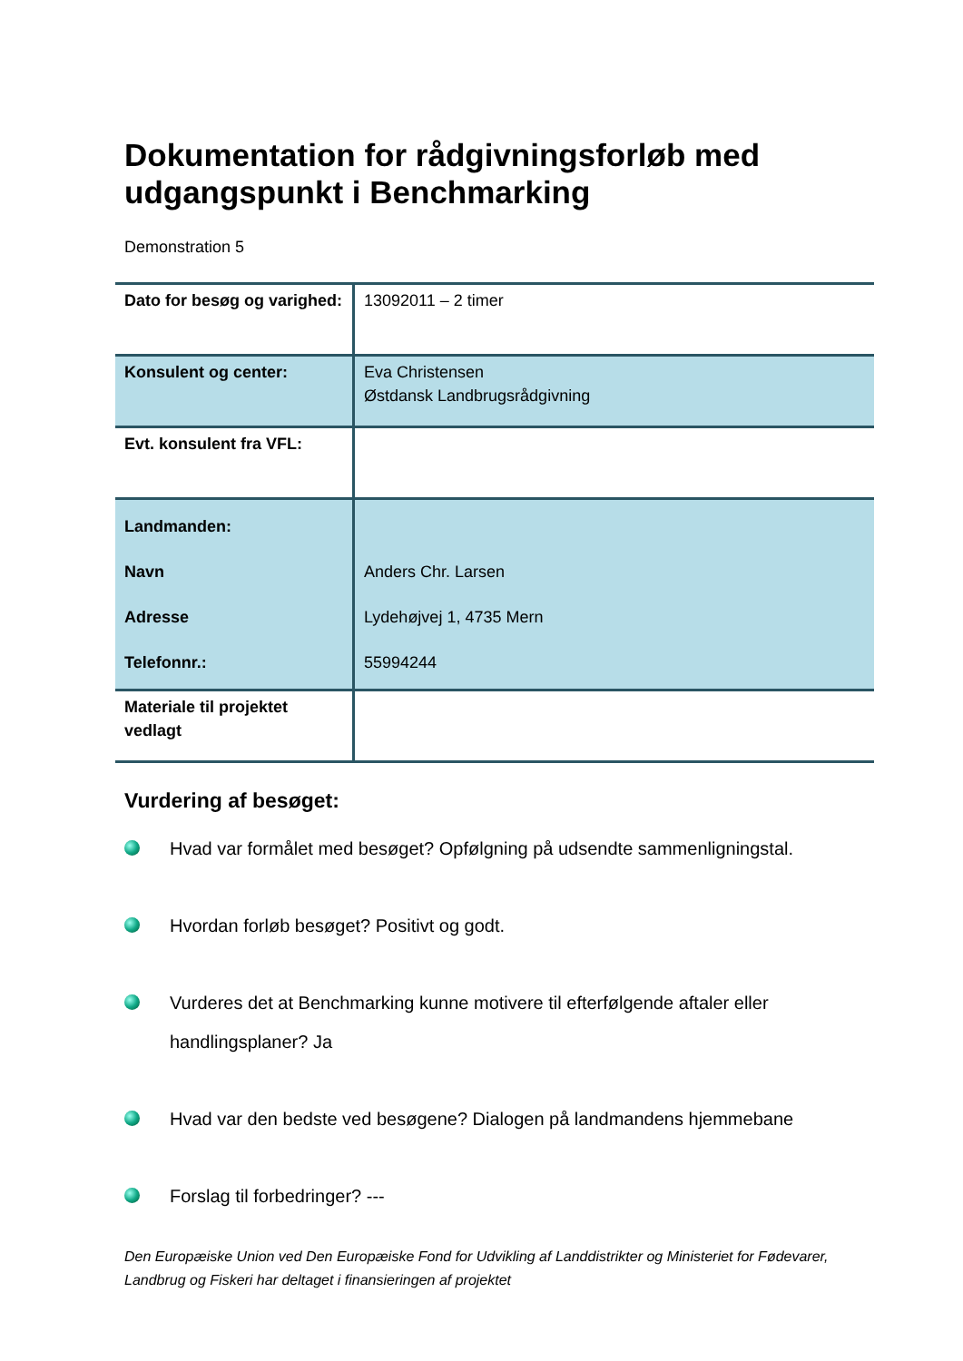Dokumentation for rådgivningsforløb med udgangspunkt i Benchmarking
Demonstration 5
| Dato for besøg og varighed: | 13092011 – 2 timer |
| Konsulent og center: | Eva Christensen Østdansk Landbrugsrådgivning |
| Evt. konsulent fra VFL: | |
| Landmanden: Navn Adresse Telefonnr.: | Anders Chr. Larsen Lydehøjvej 1, 4735 Mern 55994244 |
| Materiale til projektet vedlagt | |
Vurdering af besøget:
Hvad var formålet med besøget? Opfølgning på udsendte sammenligningstal.
Hvordan forløb besøget? Positivt og godt.
Vurderes det at Benchmarking kunne motivere til efterfølgende aftaler eller handlingsplaner? Ja
Hvad var den bedste ved besøgene? Dialogen på landmandens hjemmebane
Forslag til forbedringer? ---
Den Europæiske Union ved Den Europæiske Fond for Udvikling af Landdistrikter og Ministeriet for Fødevarer, Landbrug og Fiskeri har deltaget i finansieringen af projektet